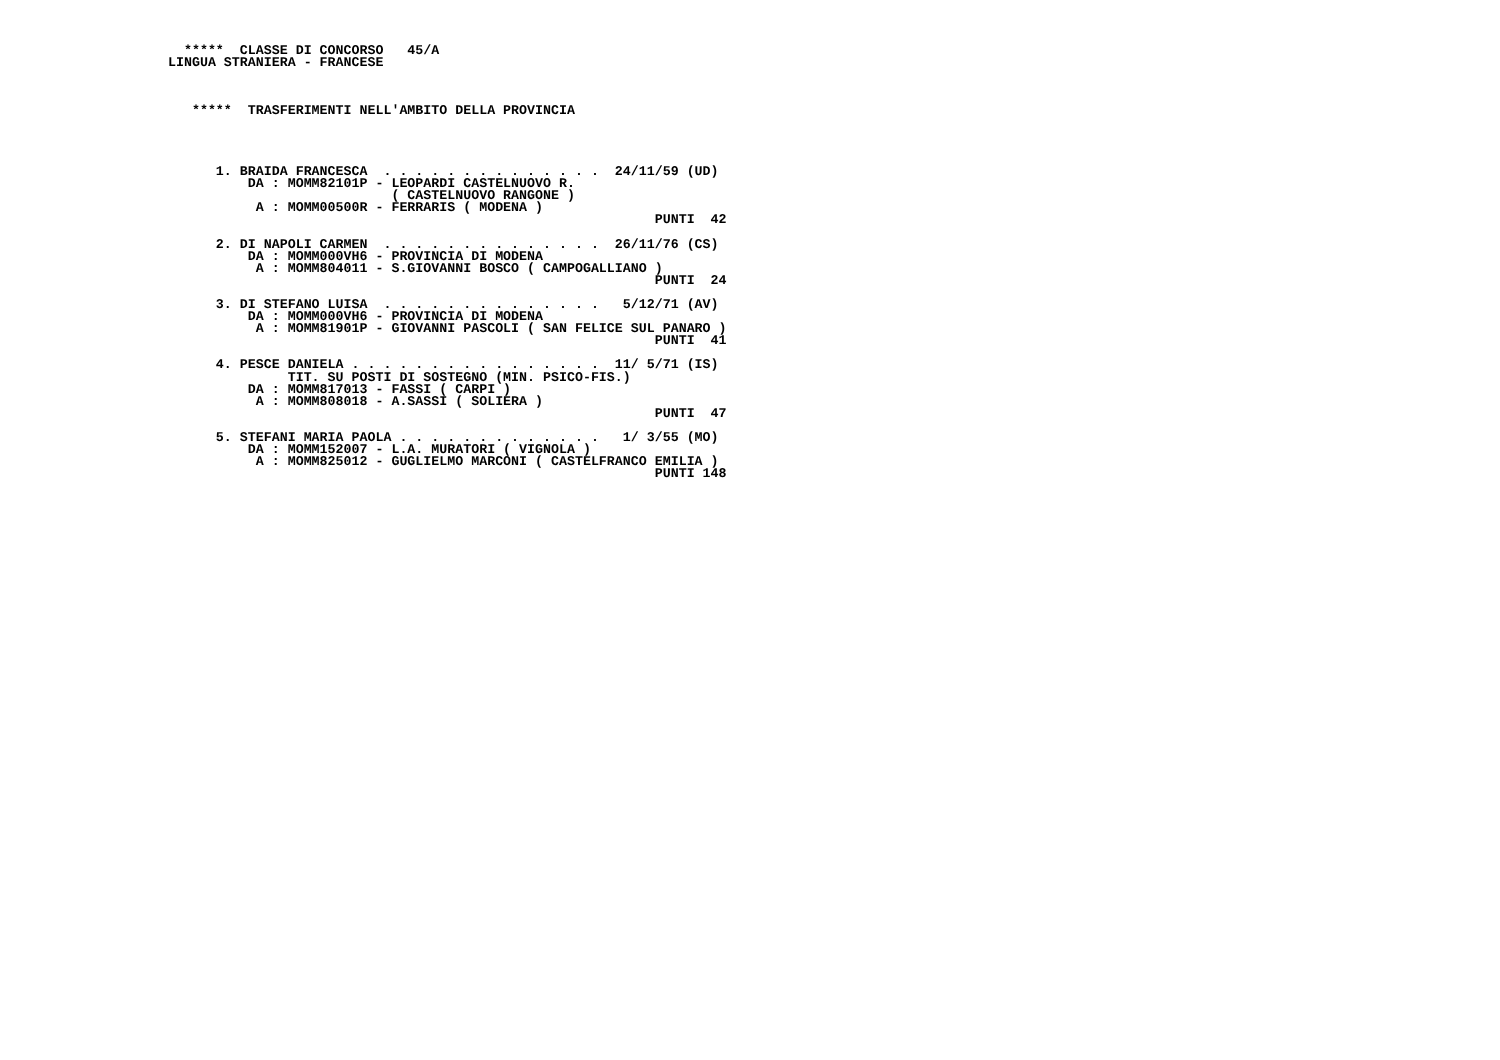*****  CLASSE DI CONCORSO   45/A
 LINGUA STRANIERA - FRANCESE



    *****  TRASFERIMENTI NELL'AMBITO DELLA PROVINCIA




       1. BRAIDA FRANCESCA  . . . . . . . . . . . . . .  24/11/59 (UD)
           DA : MOMM82101P - LEOPARDI CASTELNUOVO R.
                             ( CASTELNUOVO RANGONE )
            A : MOMM00500R - FERRARIS ( MODENA )
                                                              PUNTI  42

       2. DI NAPOLI CARMEN  . . . . . . . . . . . . . .  26/11/76 (CS)
           DA : MOMM000VH6 - PROVINCIA DI MODENA
            A : MOMM804011 - S.GIOVANNI BOSCO ( CAMPOGALLIANO )
                                                              PUNTI  24

       3. DI STEFANO LUISA  . . . . . . . . . . . . . .   5/12/71 (AV)
           DA : MOMM000VH6 - PROVINCIA DI MODENA
            A : MOMM81901P - GIOVANNI PASCOLI ( SAN FELICE SUL PANARO )
                                                              PUNTI  41

       4. PESCE DANIELA . . . . . . . . . . . . . . . .  11/ 5/71 (IS)
                TIT. SU POSTI DI SOSTEGNO (MIN. PSICO-FIS.)
           DA : MOMM817013 - FASSI ( CARPI )
            A : MOMM808018 - A.SASSI ( SOLIERA )
                                                              PUNTI  47

       5. STEFANI MARIA PAOLA . . . . . . . . . . . . .   1/ 3/55 (MO)
           DA : MOMM152007 - L.A. MURATORI ( VIGNOLA )
            A : MOMM825012 - GUGLIELMO MARCONI ( CASTELFRANCO EMILIA )
                                                              PUNTI 148